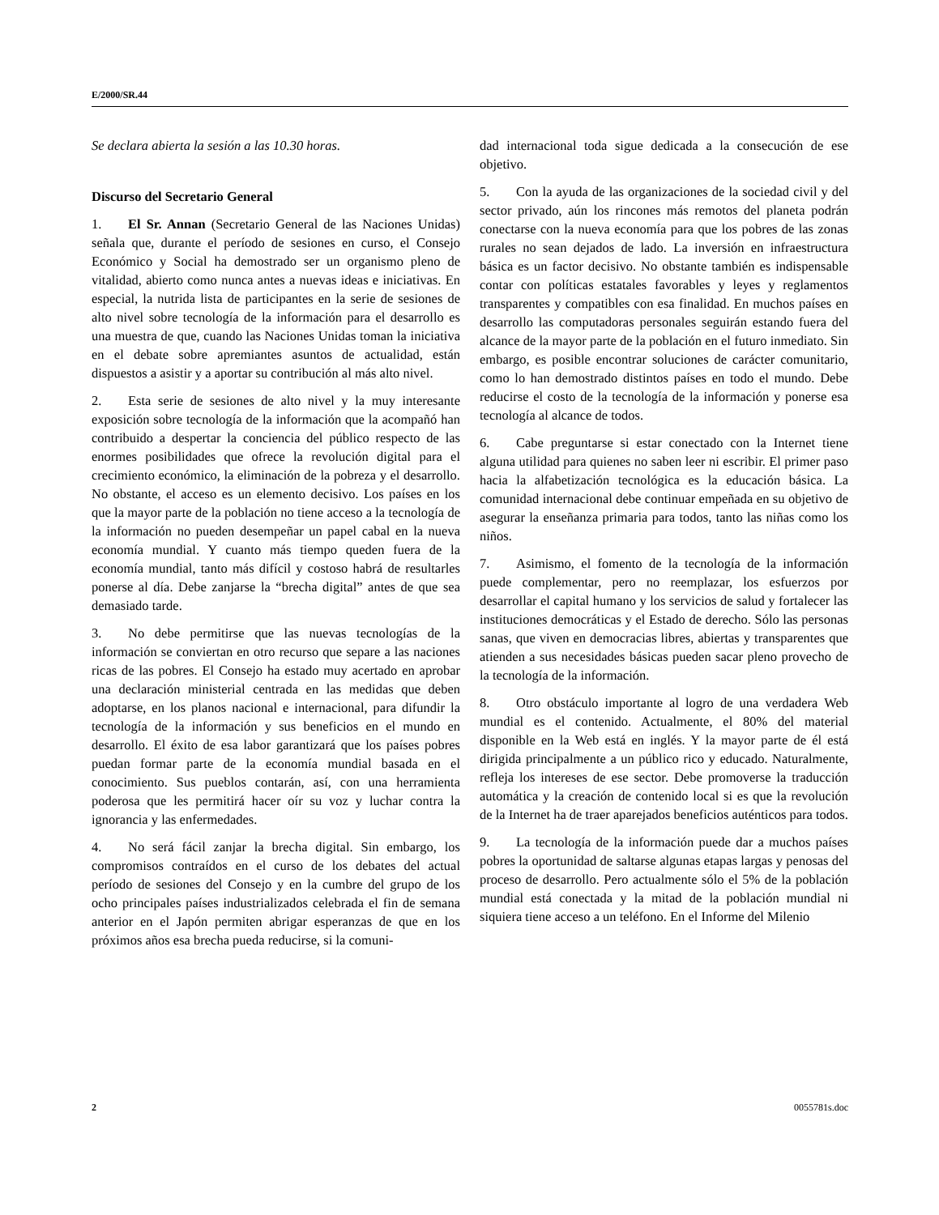E/2000/SR.44
Se declara abierta la sesión a las 10.30 horas.
Discurso del Secretario General
1. El Sr. Annan (Secretario General de las Naciones Unidas) señala que, durante el período de sesiones en curso, el Consejo Económico y Social ha demostrado ser un organismo pleno de vitalidad, abierto como nunca antes a nuevas ideas e iniciativas. En especial, la nutrida lista de participantes en la serie de sesiones de alto nivel sobre tecnología de la información para el desarrollo es una muestra de que, cuando las Naciones Unidas toman la iniciativa en el debate sobre apremiantes asuntos de actualidad, están dispuestos a asistir y a aportar su contribución al más alto nivel.
2. Esta serie de sesiones de alto nivel y la muy interesante exposición sobre tecnología de la información que la acompañó han contribuido a despertar la conciencia del público respecto de las enormes posibilidades que ofrece la revolución digital para el crecimiento económico, la eliminación de la pobreza y el desarrollo. No obstante, el acceso es un elemento decisivo. Los países en los que la mayor parte de la población no tiene acceso a la tecnología de la información no pueden desempeñar un papel cabal en la nueva economía mundial. Y cuanto más tiempo queden fuera de la economía mundial, tanto más difícil y costoso habrá de resultarles ponerse al día. Debe zanjarse la “brecha digital” antes de que sea demasiado tarde.
3. No debe permitirse que las nuevas tecnologías de la información se conviertan en otro recurso que separe a las naciones ricas de las pobres. El Consejo ha estado muy acertado en aprobar una declaración ministerial centrada en las medidas que deben adoptarse, en los planos nacional e internacional, para difundir la tecnología de la información y sus beneficios en el mundo en desarrollo. El éxito de esa labor garantizará que los países pobres puedan formar parte de la economía mundial basada en el conocimiento. Sus pueblos contarán, así, con una herramienta poderosa que les permitirá hacer oír su voz y luchar contra la ignorancia y las enfermedades.
4. No será fácil zanjar la brecha digital. Sin embargo, los compromisos contraídos en el curso de los debates del actual período de sesiones del Consejo y en la cumbre del grupo de los ocho principales países industrializados celebrada el fin de semana anterior en el Japón permiten abrigar esperanzas de que en los próximos años esa brecha pueda reducirse, si la comuni-
dad internacional toda sigue dedicada a la consecución de ese objetivo.
5. Con la ayuda de las organizaciones de la sociedad civil y del sector privado, aún los rincones más remotos del planeta podrán conectarse con la nueva economía para que los pobres de las zonas rurales no sean dejados de lado. La inversión en infraestructura básica es un factor decisivo. No obstante también es indispensable contar con políticas estatales favorables y leyes y reglamentos transparentes y compatibles con esa finalidad. En muchos países en desarrollo las computadoras personales seguirán estando fuera del alcance de la mayor parte de la población en el futuro inmediato. Sin embargo, es posible encontrar soluciones de carácter comunitario, como lo han demostrado distintos países en todo el mundo. Debe reducirse el costo de la tecnología de la información y ponerse esa tecnología al alcance de todos.
6. Cabe preguntarse si estar conectado con la Internet tiene alguna utilidad para quienes no saben leer ni escribir. El primer paso hacia la alfabetización tecnológica es la educación básica. La comunidad internacional debe continuar empeñada en su objetivo de asegurar la enseñanza primaria para todos, tanto las niñas como los niños.
7. Asimismo, el fomento de la tecnología de la información puede complementar, pero no reemplazar, los esfuerzos por desarrollar el capital humano y los servicios de salud y fortalecer las instituciones democráticas y el Estado de derecho. Sólo las personas sanas, que viven en democracias libres, abiertas y transparentes que atienden a sus necesidades básicas pueden sacar pleno provecho de la tecnología de la información.
8. Otro obstáculo importante al logro de una verdadera Web mundial es el contenido. Actualmente, el 80% del material disponible en la Web está en inglés. Y la mayor parte de él está dirigida principalmente a un público rico y educado. Naturalmente, refleja los intereses de ese sector. Debe promoverse la traducción automática y la creación de contenido local si es que la revolución de la Internet ha de traer aparejados beneficios auténticos para todos.
9. La tecnología de la información puede dar a muchos países pobres la oportunidad de saltarse algunas etapas largas y penosas del proceso de desarrollo. Pero actualmente sólo el 5% de la población mundial está conectada y la mitad de la población mundial ni siquiera tiene acceso a un teléfono. En el Informe del Milenio
2 0055781s.doc